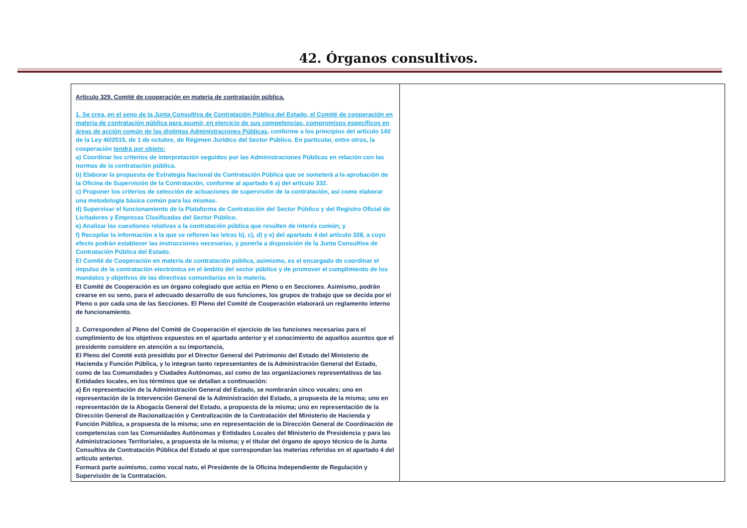42. Órganos consultivos.
| Artículo 329. Comité de cooperación en materia de contratación pública. 1. Se crea, en el seno de la Junta Consultiva de Contratación Pública del Estado, el Comité de cooperación en materia de contratación pública para asumir, en ejercicio de sus competencias, compromisos específicos en áreas de acción común de las distintas Administraciones Públicas , conforme a los principios del artículo 140 de la Ley 40/2015, de 1 de octubre, de Régimen Jurídico del Sector Público. En particular, entre otros, la cooperación tendrá por objeto: a) Coordinar los criterios de interpretación seguidos por las Administraciones Públicas en relación con las normas de la contratación pública. b) Elaborar la propuesta de Estrategia Nacional de Contratación Pública que se someterá a la aprobación de la Oficina de Supervisión de la Contratación, conforme al apartado 6 a) del artículo 332. c) Proponer los criterios de selección de actuaciones de supervisión de la contratación, así como elaborar una metodología básica común para las mismas. d) Supervisar el funcionamiento de la Plataforma de Contratación del Sector Público y del Registro Oficial de Licitadores y Empresas Clasificadas del Sector Público. e) Analizar las cuestiones relativas a la contratación pública que resulten de interés común; y f) Recopilar la información a la que se refieren las letras b), c), d) y e) del apartado 4 del artículo 328, a cuyo efecto podrán establecer las instrucciones necesarias, y ponerla a disposición de la Junta Consultiva de Contratación Pública del Estado. El Comité de Cooperación en materia de contratación pública, asimismo, es el encargado de coordinar el impulso de la contratación electrónica en el ámbito del sector público y de promover el cumplimiento de los mandatos y objetivos de las directivas comunitarias en la materia. El Comité de Cooperación es un órgano colegiado que actúa en Pleno o en Secciones. Asimismo, podrán crearse en su seno, para el adecuado desarrollo de sus funciones, los grupos de trabajo que se decida por el Pleno o por cada una de las Secciones. El Pleno del Comité de Cooperación elaborará un reglamento interno de funcionamiento. 2. Corresponden al Pleno del Comité de Cooperación el ejercicio de las funciones necesarias para el cumplimiento de los objetivos expuestos en el apartado anterior y el conocimiento de aquellos asuntos que el presidente considere en atención a su importancia, El Pleno del Comité está presidido por el Director General del Patrimonio del Estado del Ministerio de Hacienda y Función Pública, y lo integran tanto representantes de la Administración General del Estado, como de las Comunidades y Ciudades Autónomas, así como de las organizaciones representativas de las Entidades locales, en los términos que se detallan a continuación: a) En representación de la Administración General del Estado, se nombrarán cinco vocales: uno en representación de la Intervención General de la Administración del Estado, a propuesta de la misma; uno en representación de la Abogacía General del Estado, a propuesta de la misma; uno en representación de la Dirección General de Racionalización y Centralización de la Contratación del Ministerio de Hacienda y Función Pública, a propuesta de la misma; uno en representación de la Dirección General de Coordinación de competencias con las Comunidades Autónomas y Entidades Locales del Ministerio de Presidencia y para las Administraciones Territoriales, a propuesta de la misma; y el titular del órgano de apoyo técnico de la Junta Consultiva de Contratación Pública del Estado al que correspondan las materias referidas en el apartado 4 del artículo anterior. Formará parte asimismo, como vocal nato, el Presidente de la Oficina Independiente de Regulación y Supervisión de la Contratación. | |